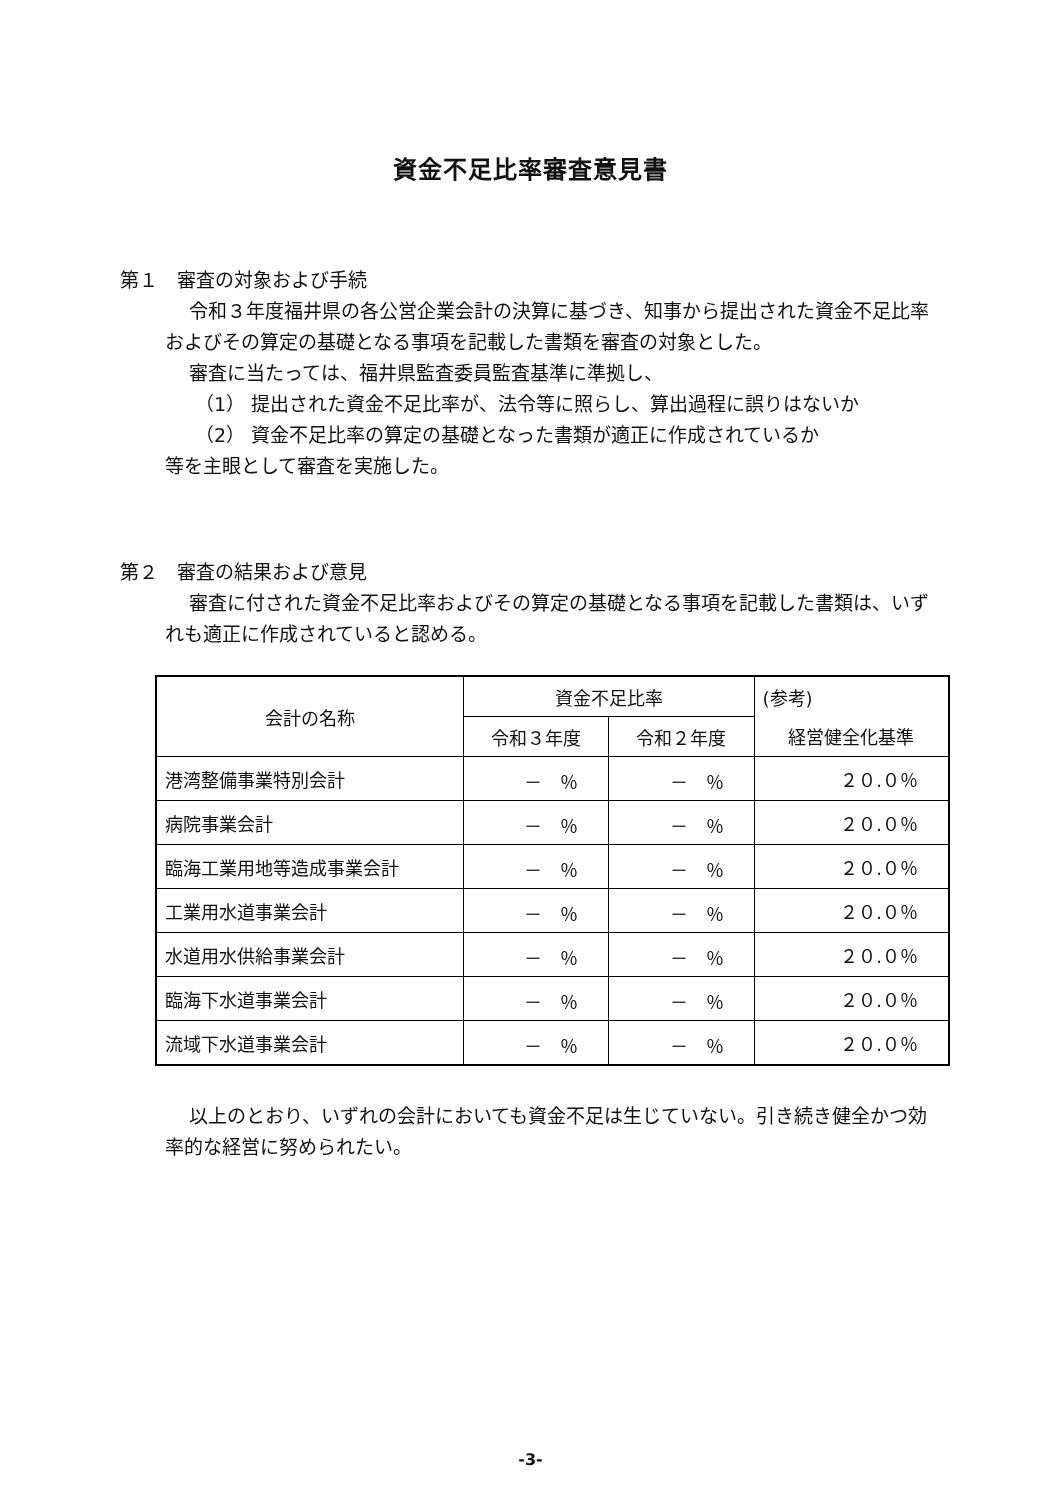資金不足比率審査意見書
第１　審査の対象および手続
令和３年度福井県の各公営企業会計の決算に基づき、知事から提出された資金不足比率およびその算定の基礎となる事項を記載した書類を審査の対象とした。
審査に当たっては、福井県監査委員監査基準に準拠し、
（1） 提出された資金不足比率が、法令等に照らし、算出過程に誤りはないか
（2） 資金不足比率の算定の基礎となった書類が適正に作成されているか
等を主眼として審査を実施した。
第２　審査の結果および意見
審査に付された資金不足比率およびその算定の基礎となる事項を記載した書類は、いずれも適正に作成されていると認める。
| 会計の名称 | 資金不足比率 | | (参考) |
| --- | --- | --- | --- |
| | 令和３年度 | 令和２年度 | 経営健全化基準 |
| 港湾整備事業特別会計 | － ％ | － ％ | ２０.０％ |
| 病院事業会計 | － ％ | － ％ | ２０.０％ |
| 臨海工業用地等造成事業会計 | － ％ | － ％ | ２０.０％ |
| 工業用水道事業会計 | － ％ | － ％ | ２０.０％ |
| 水道用水供給事業会計 | － ％ | － ％ | ２０.０％ |
| 臨海下水道事業会計 | － ％ | － ％ | ２０.０％ |
| 流域下水道事業会計 | － ％ | － ％ | ２０.０％ |
以上のとおり、いずれの会計においても資金不足は生じていない。引き続き健全かつ効率的な経営に努められたい。
-3-